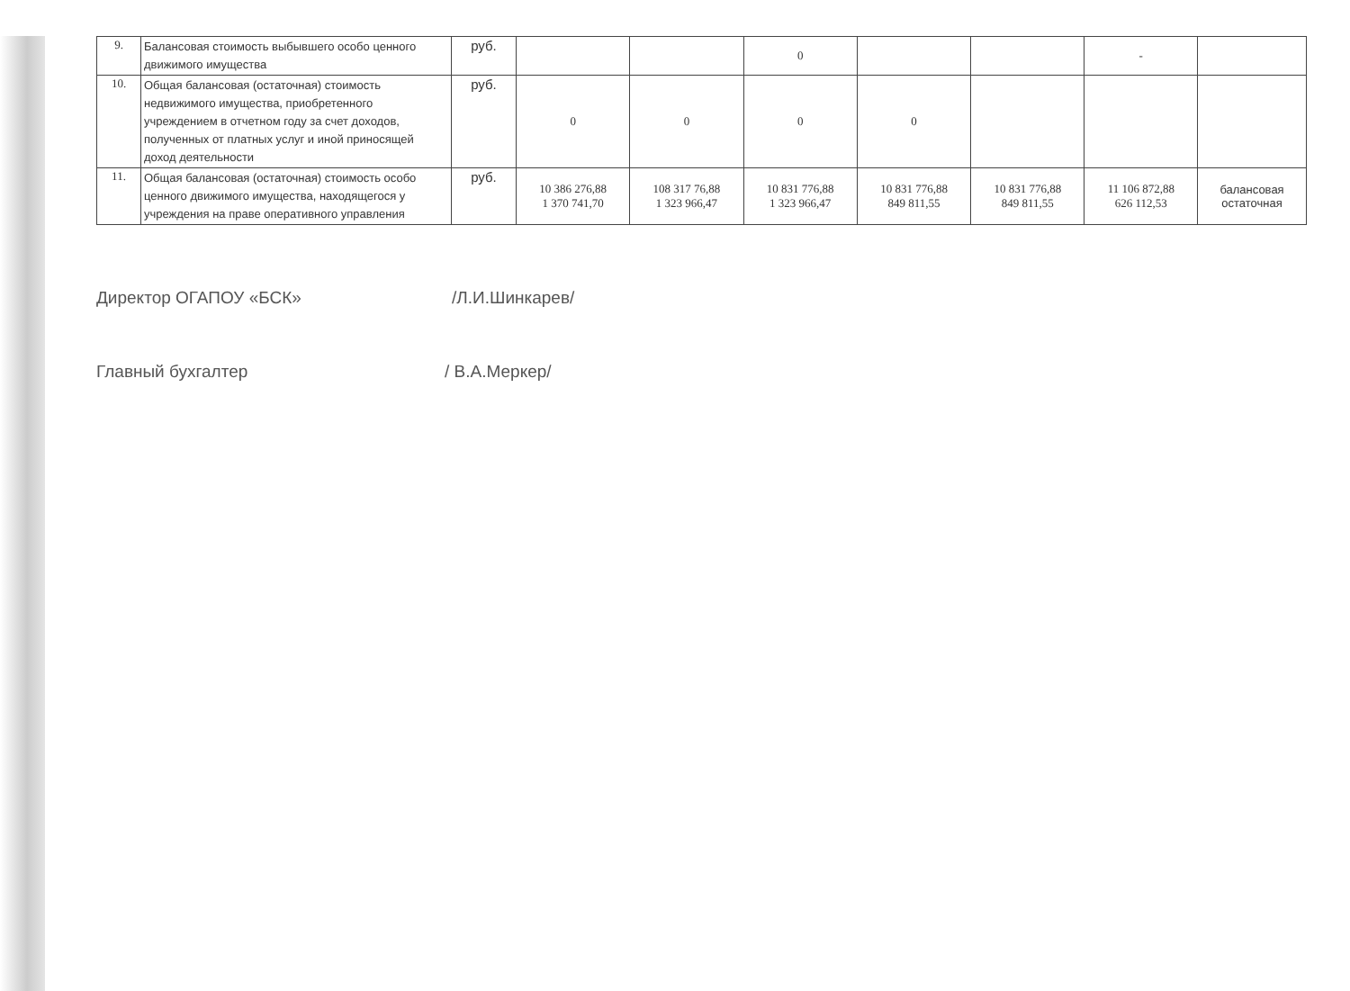| 9. | Балансовая стоимость выбывшего особо ценного движимого имущества | руб. | | | 0 | | | - | |
| 10. | Общая балансовая (остаточная) стоимость недвижимого имущества, приобретенного учреждением в отчетном году за счет доходов, полученных от платных услуг и иной приносящей доход деятельности | руб. | 0 | 0 | 0 | 0 | | | |
| 11. | Общая балансовая (остаточная) стоимость особо ценного движимого имущества, находящегося у учреждения на праве оперативного управления | руб. | 10 386 276,88 1 370 741,70 | 108 317 76,88 1 323 966,47 | 10 831 776,88 1 323 966,47 | 10 831 776,88 849 811,55 | 10 831 776,88 849 811,55 | 11 106 872,88 626 112,53 | балансовая остаточная |
Директор ОГАПОУ «БСК» /Л.И.Шинкарев/
Главный бухгалтер / В.А.Меркер/